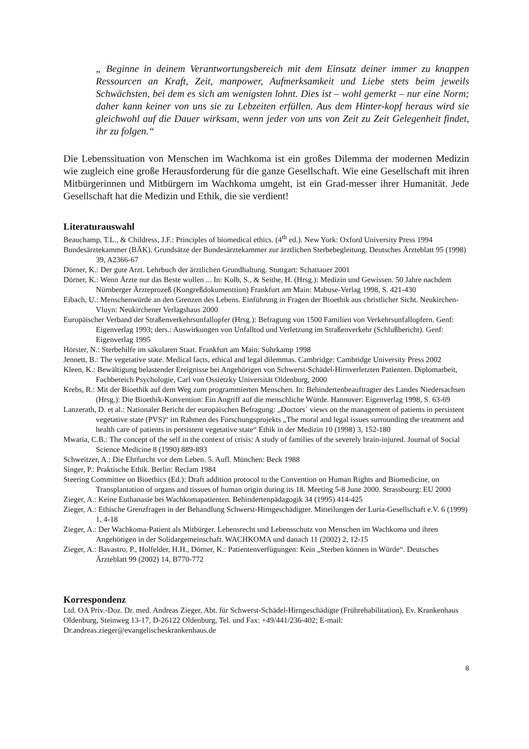„ Beginne in deinem Verantwortungsbereich mit dem Einsatz deiner immer zu knappen Ressourcen an Kraft, Zeit, manpower, Aufmerksamkeit und Liebe stets beim jeweils Schwächsten, bei dem es sich am wenigsten lohnt. Dies ist – wohl gemerkt – nur eine Norm; daher kann keiner von uns sie zu Lebzeiten erfüllen. Aus dem Hinter-kopf heraus wird sie gleichwohl auf die Dauer wirksam, wenn jeder von uns von Zeit zu Zeit Gelegenheit findet, ihr zu folgen.“
Die Lebenssituation von Menschen im Wachkoma ist ein großes Dilemma der modernen Medizin wie zugleich eine große Herausforderung für die ganze Gesellschaft. Wie eine Gesellschaft mit ihren Mitbürgerinnen und Mitbürgern im Wachkoma umgeht, ist ein Grad-messer ihrer Humanität. Jede Gesellschaft hat die Medizin und Ethik, die sie verdient!
Literaturauswahl
Beauchamp, T.L., & Childress, J.F.: Principles of biomedical ethics. (4<sup>th</sup> ed.). New York: Oxford University Press 1994
Bundesärztekammer (BÄK). Grundsätze der Bundesärztekammer zur ärztlichen Sterbebegleitung. Deutsches Ärzteblatt 95 (1998) 39, A2366-67
Dörner, K.: Der gute Arzt. Lehrbuch der ärztlichen Grundhaltung. Stuttgart: Schattauer 2001
Dörner, K.: Wenn Ärzte nur das Beste wollen ... In: Kolb, S., & Seithe, H. (Hrsg.): Medizin und Gewissen. 50 Jahre nachdem Nürnberger Ärzteprozeß (Kongreßdokumenttion) Frankfurt am Main: Mabuse-Verlag 1998, S. 421-430
Eibach, U.: Menschenwürde an den Grenzen des Lebens. Einführung in Fragen der Bioethik aus christlicher Sicht. Neukirchen-Vluyn: Neukirchener Verlagshaus 2000
Europäischer Verband der Straßenverkehrsunfallopfer (Hrsg.): Befragung von 1500 Familien von Verkehrsunfallopfern. Genf: Eigenverlag 1993; ders.: Auswirkungen von Unfalltod und Verletzung im Straßenverkehr (Schlußbericht). Genf: Eigenverlag 1995
Hörster, N.: Sterbehilfe im säkularen Staat. Frankfurt am Main: Suhrkamp 1998
Jennett, B.: The vegetative state. Medical facts, ethical and legal dilemmas. Cambridge: Cambridge University Press 2002
Kleen, K.: Bewältigung belastender Ereignisse bei Angehörigen von Schwerst-Schädel-Hirnverletzten Patienten. Diplomarbeit, Fachbereich Psychologie, Carl von Ossietzky Universität Oldenburg, 2000
Krebs, R.: Mit der Bioethik auf dem Weg zum programmierten Menschen. In: Behindertenbeauftragter des Landes Niedersachsen (Hrsg.): Die Bioethik-Konvention: Ein Angriff auf die menschliche Würde. Hannover: Eigenverlag 1998, S. 63-69
Lanzerath, D. et al.: Nationaler Bericht der europäischen Befragung: „Doctors´ views on the management of patients in persistent vegetative state (PVS)“ im Rahmen des Forschungsprojekts „The moral and legal issues surrounding the treatment and health care of patients in persistent vegetative state“ Ethik in der Medizin 10 (1998) 3, 152-180
Mwaria, C.B.: The concept of the self in the context of crisis: A study of families of the severely brain-injured. Journal of Social Science Medicine 8 (1990) 889-893
Schweitzer, A.: Die Ehrfurcht vor dem Leben. 5. Aufl. München: Beck 1988
Singer, P.: Praktische Ethik. Berlin: Reclam 1984
Steering Committee on Bioethics (Ed.): Draft addition protocol to the Convention on Human Rights and Biomedicine, on Transplantation of organs and tissues of human origin during its 18. Meeting 5-8 June 2000. Strassbourg: EU 2000
Zieger, A.: Keine Euthanasie bei Wachkomapatienten. Behindertenpädagogik 34 (1995) 414-425
Zieger, A.: Ethische Grenzfragen in der Behandlung Schwerst-Hirngeschädigter. Mitteilungen der Luria-Gesellschaft e.V. 6 (1999) 1, 4-18
Zieger, A.: Der Wachkoma-Patient als Mitbürger. Lebensrecht und Lebensschutz von Menschen im Wachkoma und ihren Angehörigen in der Solidargemeinschaft. WACHKOMA und danach 11 (2002) 2, 12-15
Zieger, A.: Bavastro, P., Holfelder, H.H., Dörner, K.: Patientenverfügungen: Kein „Sterben können in Würde“. Deutsches Ärzteblatt 99 (2002) 14, B770-772
Korrespondenz
Ltd. OA Priv.-Doz. Dr. med. Andreas Zieger, Abt. für Schwerst-Schädel-Hirngeschädigte (Frührehabilitation), Ev. Krankenhaus Oldenburg, Steinweg 13-17, D-26122 Oldenburg, Tel. und Fax: +49/441/236-402; E-mail: Dr.andreas.zieger@evangelischeskrankenhaus.de
8